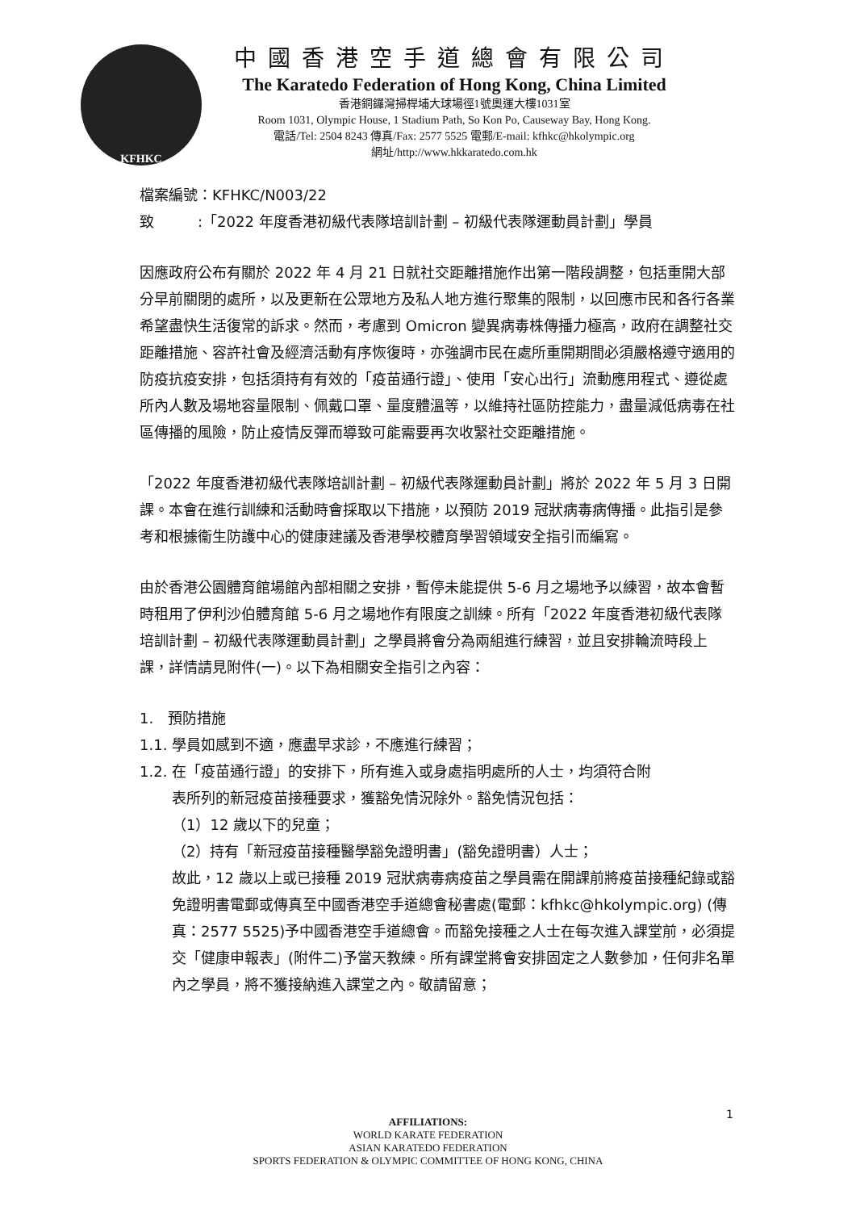KFHKC
中國香港空手道總會有限公司
The Karatedo Federation of Hong Kong, China Limited
香港銅鑼灣掃桿埔大球場徑1號奧運大樓1031室
Room 1031, Olympic House, 1 Stadium Path, So Kon Po, Causeway Bay, Hong Kong.
電話/Tel: 2504 8243 傳真/Fax: 2577 5525 電郵/E-mail: kfhkc@hkolympic.org
網址/http://www.hkkaratedo.com.hk
檔案編號：KFHKC/N003/22
致　　　:「2022 年度香港初級代表隊培訓計劃 – 初級代表隊運動員計劃」學員
因應政府公布有關於 2022 年 4 月 21 日就社交距離措施作出第一階段調整，包括重開大部分早前關閉的處所，以及更新在公眾地方及私人地方進行聚集的限制，以回應市民和各行各業希望盡快生活復常的訴求。然而，考慮到 Omicron 變異病毒株傳播力極高，政府在調整社交距離措施、容許社會及經濟活動有序恢復時，亦強調市民在處所重開期間必須嚴格遵守適用的防疫抗疫安排，包括須持有有效的「疫苗通行證」、使用「安心出行」流動應用程式、遵從處所內人數及場地容量限制、佩戴口罩、量度體溫等，以維持社區防控能力，盡量減低病毒在社區傳播的風險，防止疫情反彈而導致可能需要再次收緊社交距離措施。
「2022 年度香港初級代表隊培訓計劃 – 初級代表隊運動員計劃」將於 2022 年 5 月 3 日開課。本會在進行訓練和活動時會採取以下措施，以預防 2019 冠狀病毒病傳播。此指引是參考和根據衞生防護中心的健康建議及香港學校體育學習領域安全指引而編寫。
由於香港公園體育館場館內部相關之安排，暫停未能提供 5-6 月之場地予以練習，故本會暫時租用了伊利沙伯體育館 5-6 月之場地作有限度之訓練。所有「2022 年度香港初級代表隊培訓計劃 – 初級代表隊運動員計劃」之學員將會分為兩組進行練習，並且安排輪流時段上課，詳情請見附件(一)。以下為相關安全指引之內容：
1.　預防措施
1.1. 學員如感到不適，應盡早求診，不應進行練習；
1.2. 在「疫苗通行證」的安排下，所有進入或身處指明處所的人士，均須符合附
表所列的新冠疫苗接種要求，獲豁免情況除外。豁免情況包括：
（1）12 歲以下的兒童；
（2）持有「新冠疫苗接種醫學豁免證明書」(豁免證明書）人士；
故此，12 歲以上或已接種 2019 冠狀病毒病疫苗之學員需在開課前將疫苗接種紀錄或豁免證明書電郵或傳真至中國香港空手道總會秘書處(電郵：kfhkc@hkolympic.org) (傳真：2577 5525)予中國香港空手道總會。而豁免接種之人士在每次進入課堂前，必須提交「健康申報表」(附件二)予當天教練。所有課堂將會安排固定之人數參加，任何非名單內之學員，將不獲接納進入課堂之內。敬請留意；
1
AFFILIATIONS:
WORLD KARATE FEDERATION
ASIAN KARATEDO FEDERATION
SPORTS FEDERATION & OLYMPIC COMMITTEE OF HONG KONG, CHINA